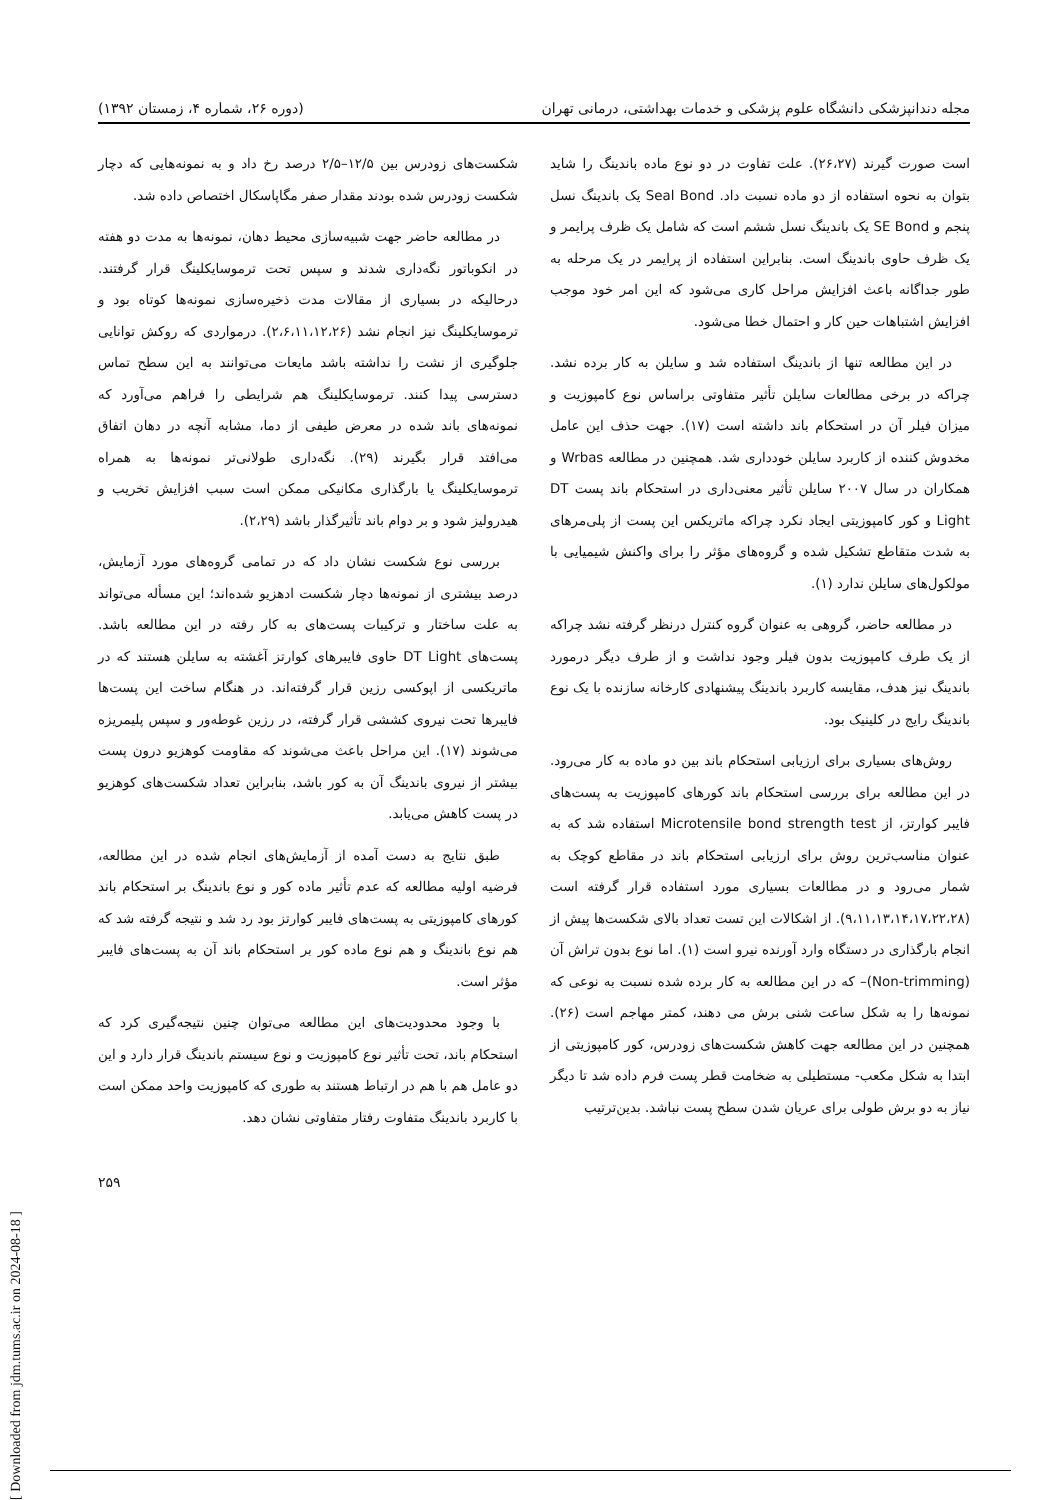مجله دندانپزشکی دانشگاه علوم پزشکی و خدمات بهداشتی، درمانی تهران (دوره ۲۶، شماره ۴، زمستان ۱۳۹۲)
است صورت گیرند (۲۶،۲۷). علت تفاوت در دو نوع ماده باندینگ را شاید بتوان به نحوه استفاده از دو ماده نسبت داد. Seal Bond یک باندینگ نسل پنجم و SE Bond یک باندینگ نسل ششم است که شامل یک ظرف پرایمر و یک ظرف حاوی باندینگ است. بنابراین استفاده از پرایمر در یک مرحله به طور جداگانه باعث افزایش مراحل کاری می‌شود که این امر خود موجب افزایش اشتباهات حین کار و احتمال خطا می‌شود.
در این مطالعه تنها از باندینگ استفاده شد و سایلن به کار برده نشد. چراکه در برخی مطالعات سایلن تأثیر متفاوتی براساس نوع کامپوزیت و میزان فیلر آن در استحکام باند داشته است (۱۷). جهت حذف این عامل مخدوش کننده از کاربرد سایلن خودداری شد. همچنین در مطالعه Wrbas و همکاران در سال ۲۰۰۷ سایلن تأثیر معنی‌داری در استحکام باند پست DT Light و کور کامپوزیتی ایجاد نکرد چراکه ماتریکس این پست از پلی‌مرهای به شدت متقاطع تشکیل شده و گروه‌های مؤثر را برای واکنش شیمیایی با مولکول‌های سایلن ندارد (۱).
در مطالعه حاضر، گروهی به عنوان گروه کنترل درنظر گرفته نشد چراکه از یک طرف کامپوزیت بدون فیلر وجود نداشت و از طرف دیگر درمورد باندینگ نیز هدف، مقایسه کاربرد باندینگ پیشنهادی کارخانه سازنده با یک نوع باندینگ رایج در کلینیک بود.
روش‌های بسیاری برای ارزیابی استحکام باند بین دو ماده به کار می‌رود. در این مطالعه برای بررسی استحکام باند کورهای کامپوزیت به پست‌های فایبر کوارتز، از Microtensile bond strength test استفاده شد که به عنوان مناسب‌ترین روش برای ارزیابی استحکام باند در مقاطع کوچک به شمار می‌رود و در مطالعات بسیاری مورد استفاده قرار گرفته است (۹،۱۱،۱۳،۱۴،۱۷،۲۲،۲۸). از اشکالات این تست تعداد بالای شکست‌ها پیش از انجام بارگذاری در دستگاه وارد آورنده نیرو است (۱). اما نوع بدون تراش آن (Non-trimming)– که در این مطالعه به کار برده شده نسبت به نوعی که نمونه‌ها را به شکل ساعت شنی برش می دهند، کمتر مهاجم است (۲۶). همچنین در این مطالعه جهت کاهش شکست‌های زودرس، کور کامپوزیتی از ابتدا به شکل مکعب- مستطیلی به ضخامت قطر پست فرم داده شد تا دیگر نیاز به دو برش طولی برای عریان شدن سطح پست نباشد. بدین‌ترتیب
شکست‌های زودرس بین ۱۲/۵–۲/۵ درصد رخ داد و به نمونه‌هایی که دچار شکست زودرس شده بودند مقدار صفر مگاپاسکال اختصاص داده شد.
در مطالعه حاضر جهت شبیه‌سازی محیط دهان، نمونه‌ها به مدت دو هفته در انکوباتور نگه‌داری شدند و سپس تحت ترموسایکلینگ قرار گرفتند. درحالیکه در بسیاری از مقالات مدت ذخیره‌سازی نمونه‌ها کوتاه بود و ترموسایکلینگ نیز انجام نشد (۲،۶،۱۱،۱۲،۲۶). درمواردی که روکش توانایی جلوگیری از نشت را نداشته باشد مایعات می‌توانند به این سطح تماس دسترسی پیدا کنند. ترموسایکلینگ هم شرایطی را فراهم می‌آورد که نمونه‌های باند شده در معرض طیفی از دما، مشابه آنچه در دهان اتفاق می‌افتد قرار بگیرند (۲۹). نگه‌داری طولانی‌تر نمونه‌ها به همراه ترموسایکلینگ یا بارگذاری مکانیکی ممکن است سبب افزایش تخریب و هیدرولیز شود و بر دوام باند تأثیرگذار باشد (۲،۲۹).
بررسی نوع شکست نشان داد که در تمامی گروه‌های مورد آزمایش، درصد بیشتری از نمونه‌ها دچار شکست ادهزیو شده‌اند؛ این مسأله می‌تواند به علت ساختار و ترکیبات پست‌های به کار رفته در این مطالعه باشد. پست‌های DT Light حاوی فایبرهای کوارتز آغشته به سایلن هستند که در ماتریکسی از اپوکسی رزین قرار گرفته‌اند. در هنگام ساخت این پست‌ها فایبرها تحت نیروی کششی قرار گرفته، در رزین غوطه‌ور و سپس پلیمریزه می‌شوند (۱۷). این مراحل باعث می‌شوند که مقاومت کوهزیو درون پست بیشتر از نیروی باندینگ آن به کور باشد، بنابراین تعداد شکست‌های کوهزیو در پست کاهش می‌یابد.
طبق نتایج به دست آمده از آزمایش‌های انجام شده در این مطالعه، فرضیه اولیه مطالعه که عدم تأثیر ماده کور و نوع باندینگ بر استحکام باند کورهای کامپوزیتی به پست‌های فایبر کوارتز بود رد شد و نتیجه گرفته شد که هم نوع باندینگ و هم نوع ماده کور بر استحکام باند آن به پست‌های فایبر مؤثر است.
با وجود محدودیت‌های این مطالعه می‌توان چنین نتیجه‌گیری کرد که استحکام باند، تحت تأثیر نوع کامپوزیت و نوع سیستم باندینگ قرار دارد و این دو عامل هم با هم در ارتباط هستند به طوری که کامپوزیت واحد ممکن است با کاربرد باندینگ متفاوت رفتار متفاوتی نشان دهد.
۲۵۹
[ Downloaded from jdm.tums.ac.ir on 2024-08-18 ]